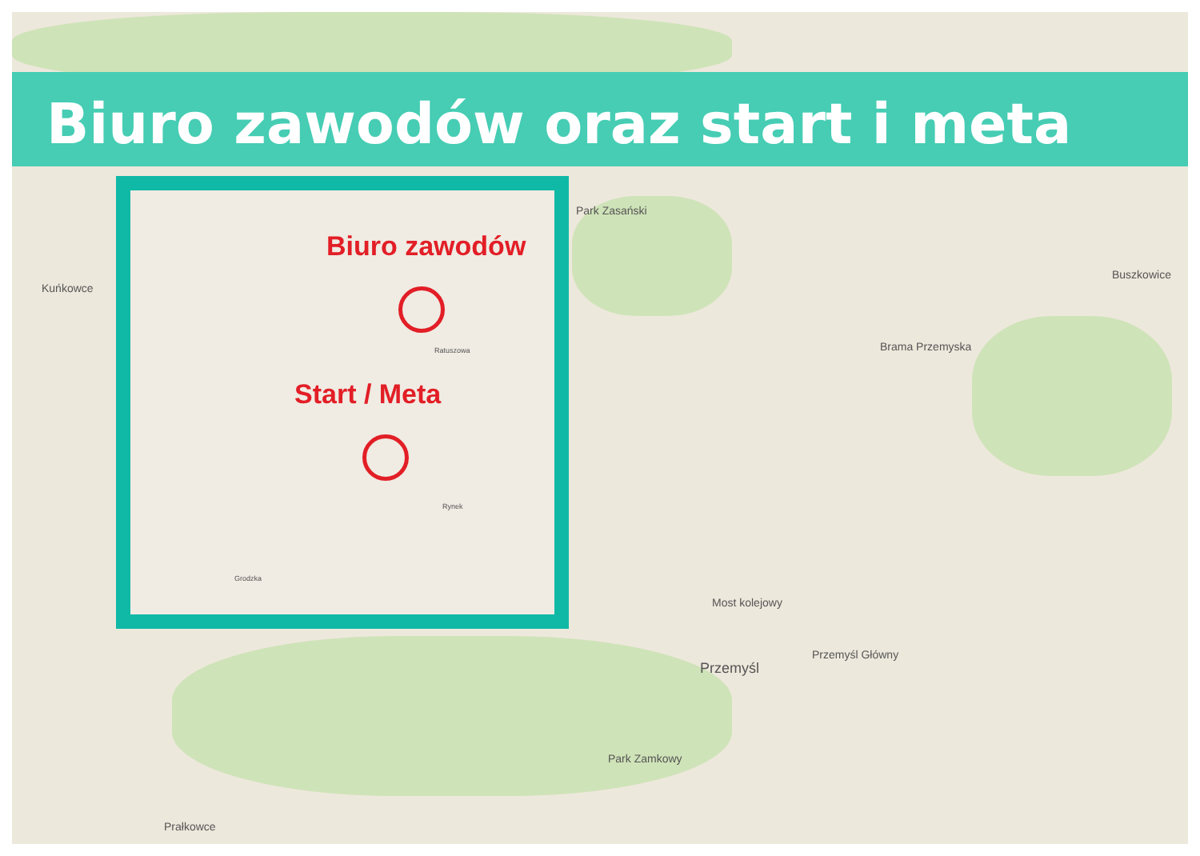Biuro zawodów oraz start i meta
Kuńkowce
Park Zasański
Buszkowice
Brama Przemyska
Most kolejowy
Przemyśl
Przemyśl Główny
Park Zamkowy
Prałkowce
Biuro zawodów
Start / Meta
Ratuszowa
Rynek
Grodzka